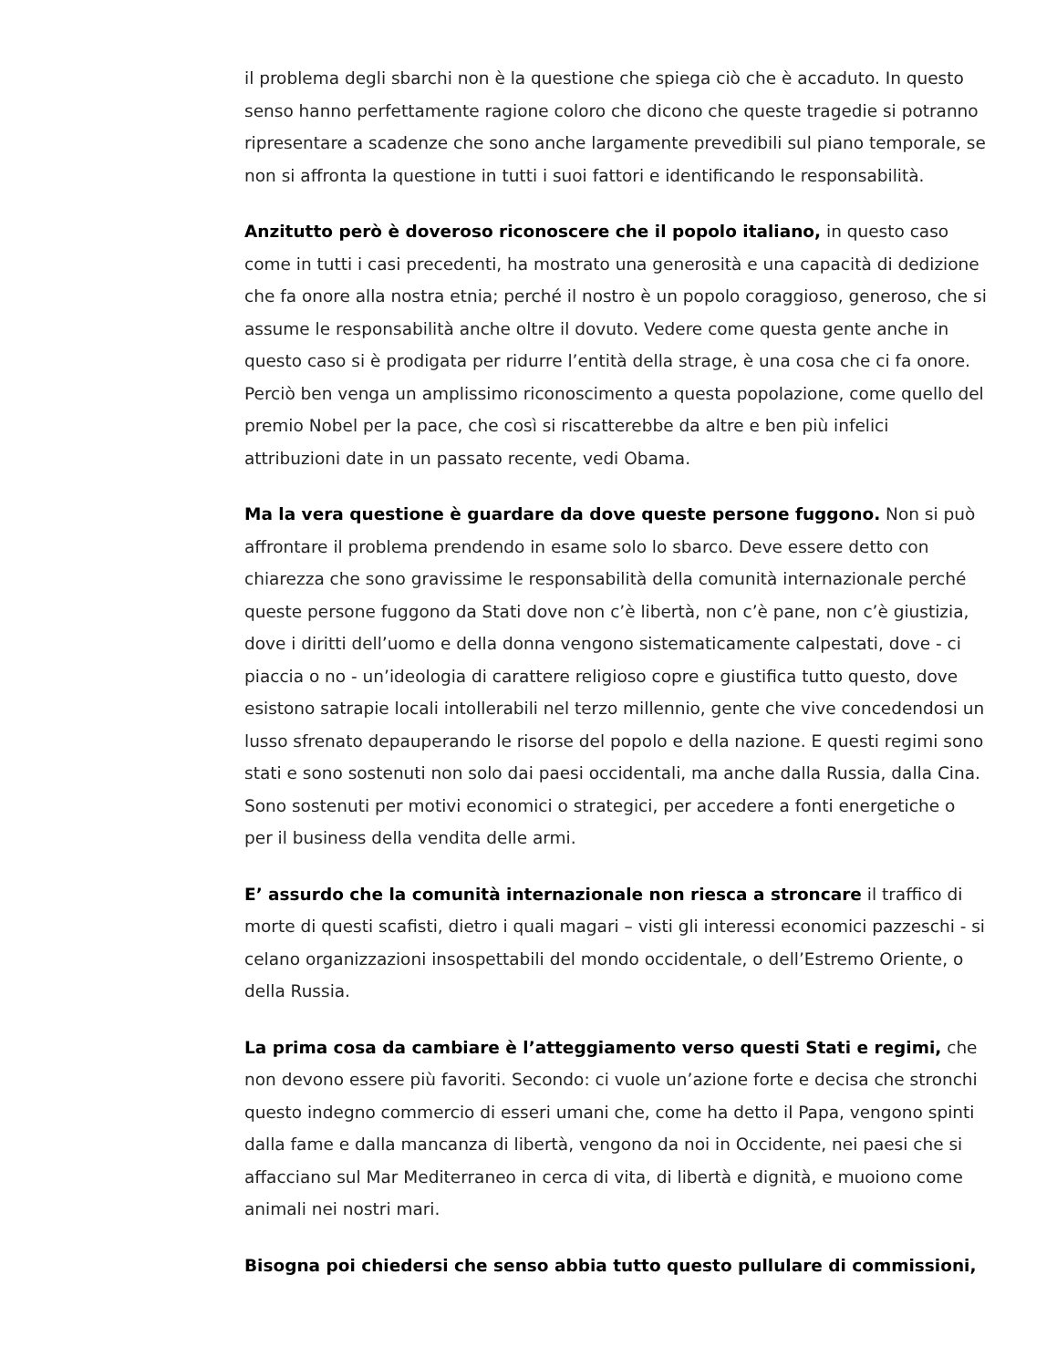il problema degli sbarchi non è la questione che spiega ciò che è accaduto. In questo senso hanno perfettamente ragione coloro che dicono che queste tragedie si potranno ripresentare a scadenze che sono anche largamente prevedibili sul piano temporale, se non si affronta la questione in tutti i suoi fattori e identificando le responsabilità.
Anzitutto però è doveroso riconoscere che il popolo italiano, in questo caso come in tutti i casi precedenti, ha mostrato una generosità e una capacità di dedizione che fa onore alla nostra etnia; perché il nostro è un popolo coraggioso, generoso, che si assume le responsabilità anche oltre il dovuto. Vedere come questa gente anche in questo caso si è prodigata per ridurre l’entità della strage, è una cosa che ci fa onore. Perciò ben venga un amplissimo riconoscimento a questa popolazione, come quello del premio Nobel per la pace, che così si riscatterebbe da altre e ben più infelici attribuzioni date in un passato recente, vedi Obama.
Ma la vera questione è guardare da dove queste persone fuggono. Non si può affrontare il problema prendendo in esame solo lo sbarco. Deve essere detto con chiarezza che sono gravissime le responsabilità della comunità internazionale perché queste persone fuggono da Stati dove non c’è libertà, non c’è pane, non c’è giustizia, dove i diritti dell’uomo e della donna vengono sistematicamente calpestati, dove - ci piaccia o no - un’ideologia di carattere religioso copre e giustifica tutto questo, dove esistono satrapie locali intollerabili nel terzo millennio, gente che vive concedendosi un lusso sfrenato depauperando le risorse del popolo e della nazione. E questi regimi sono stati e sono sostenuti non solo dai paesi occidentali, ma anche dalla Russia, dalla Cina. Sono sostenuti per motivi economici o strategici, per accedere a fonti energetiche o per il business della vendita delle armi.
E’ assurdo che la comunità internazionale non riesca a stroncare il traffico di morte di questi scafisti, dietro i quali magari – visti gli interessi economici pazzeschi - si celano organizzazioni insospettabili del mondo occidentale, o dell’Estremo Oriente, o della Russia.
La prima cosa da cambiare è l’atteggiamento verso questi Stati e regimi, che non devono essere più favoriti. Secondo: ci vuole un’azione forte e decisa che stronchi questo indegno commercio di esseri umani che, come ha detto il Papa, vengono spinti dalla fame e dalla mancanza di libertà, vengono da noi in Occidente, nei paesi che si affacciano sul Mar Mediterraneo in cerca di vita, di libertà e dignità, e muoiono come animali nei nostri mari.
Bisogna poi chiedersi che senso abbia tutto questo pullulare di commissioni,